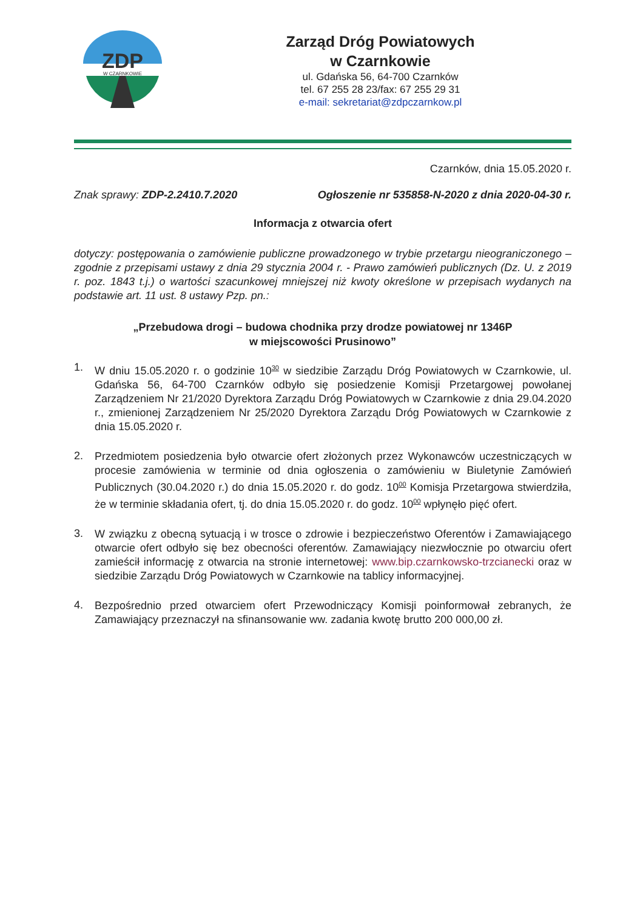ZDP
W CZARNKOWIE
Zarząd Dróg Powiatowych
w Czarnkowie
ul. Gdańska 56, 64-700 Czarnków
tel. 67 255 28 23/fax: 67 255 29 31
e-mail: sekretariat@zdpczarnkow.pl
Czarnków, dnia 15.05.2020 r.
Znak sprawy: ZDP-2.2410.7.2020 Ogłoszenie nr 535858-N-2020 z dnia 2020-04-30 r.
Informacja z otwarcia ofert
dotyczy: postępowania o zamówienie publiczne prowadzonego w trybie przetargu nieograniczonego – zgodnie z przepisami ustawy z dnia 29 stycznia 2004 r. - Prawo zamówień publicznych (Dz. U. z 2019 r. poz. 1843 t.j.) o wartości szacunkowej mniejszej niż kwoty określone w przepisach wydanych na podstawie art. 11 ust. 8 ustawy Pzp. pn.:
„Przebudowa drogi – budowa chodnika przy drodze powiatowej nr 1346P
w miejscowości Prusinowo”
1.
W dniu 15.05.2020 r. o godzinie 10<sup>30</sup> w siedzibie Zarządu Dróg Powiatowych w Czarnkowie, ul. Gdańska 56, 64-700 Czarnków odbyło się posiedzenie Komisji Przetargowej powołanej Zarządzeniem Nr 21/2020 Dyrektora Zarządu Dróg Powiatowych w Czarnkowie z dnia 29.04.2020 r., zmienionej Zarządzeniem Nr 25/2020 Dyrektora Zarządu Dróg Powiatowych w Czarnkowie z dnia 15.05.2020 r.
2.
Przedmiotem posiedzenia było otwarcie ofert złożonych przez Wykonawców uczestniczących w procesie zamówienia w terminie od dnia ogłoszenia o zamówieniu w Biuletynie Zamówień Publicznych (30.04.2020 r.) do dnia 15.05.2020 r. do godz. 10<sup>00</sup> Komisja Przetargowa stwierdziła, że w terminie składania ofert, tj. do dnia 15.05.2020 r. do godz. 10<sup>00</sup> wpłynęło pięć ofert.
3.
W związku z obecną sytuacją i w trosce o zdrowie i bezpieczeństwo Oferentów i Zamawiającego otwarcie ofert odbyło się bez obecności oferentów. Zamawiający niezwłocznie po otwarciu ofert zamieścił informację z otwarcia na stronie internetowej: www.bip.czarnkowsko-trzcianecki oraz w siedzibie Zarządu Dróg Powiatowych w Czarnkowie na tablicy informacyjnej.
4.
Bezpośrednio przed otwarciem ofert Przewodniczący Komisji poinformował zebranych, że Zamawiający przeznaczył na sfinansowanie ww. zadania kwotę brutto 200 000,00 zł.